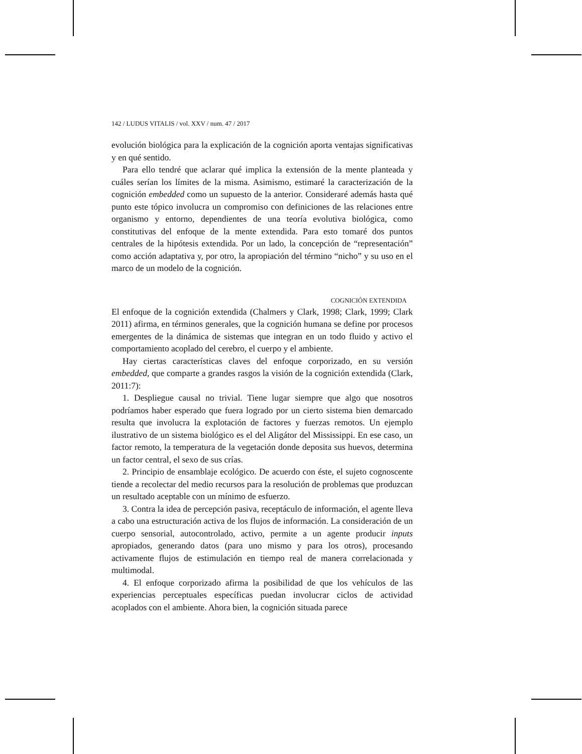142 / LUDUS VITALIS / vol. XXV / num. 47 / 2017
evolución biológica para la explicación de la cognición aporta ventajas significativas y en qué sentido.
Para ello tendré que aclarar qué implica la extensión de la mente planteada y cuáles serían los límites de la misma. Asimismo, estimaré la caracterización de la cognición embedded como un supuesto de la anterior. Consideraré además hasta qué punto este tópico involucra un compromiso con definiciones de las relaciones entre organismo y entorno, dependientes de una teoría evolutiva biológica, como constitutivas del enfoque de la mente extendida. Para esto tomaré dos puntos centrales de la hipótesis extendida. Por un lado, la concepción de “representación” como acción adaptativa y, por otro, la apropiación del término “nicho” y su uso en el marco de un modelo de la cognición.
COGNICIÓN EXTENDIDA
El enfoque de la cognición extendida (Chalmers y Clark, 1998; Clark, 1999; Clark 2011) afirma, en términos generales, que la cognición humana se define por procesos emergentes de la dinámica de sistemas que integran en un todo fluido y activo el comportamiento acoplado del cerebro, el cuerpo y el ambiente.
Hay ciertas características claves del enfoque corporizado, en su versión embedded, que comparte a grandes rasgos la visión de la cognición extendida (Clark, 2011:7):
1. Despliegue causal no trivial. Tiene lugar siempre que algo que nosotros podríamos haber esperado que fuera logrado por un cierto sistema bien demarcado resulta que involucra la explotación de factores y fuerzas remotos. Un ejemplo ilustrativo de un sistema biológico es el del Aligátor del Mississippi. En ese caso, un factor remoto, la temperatura de la vegetación donde deposita sus huevos, determina un factor central, el sexo de sus crías.
2. Principio de ensamblaje ecológico. De acuerdo con éste, el sujeto cognoscente tiende a recolectar del medio recursos para la resolución de problemas que produzcan un resultado aceptable con un mínimo de esfuerzo.
3. Contra la idea de percepción pasiva, receptáculo de información, el agente lleva a cabo una estructuración activa de los flujos de información. La consideración de un cuerpo sensorial, autocontrolado, activo, permite a un agente producir inputs apropiados, generando datos (para uno mismo y para los otros), procesando activamente flujos de estimulación en tiempo real de manera correlacionada y multimodal.
4. El enfoque corporizado afirma la posibilidad de que los vehículos de las experiencias perceptuales específicas puedan involucrar ciclos de actividad acoplados con el ambiente. Ahora bien, la cognición situada parece